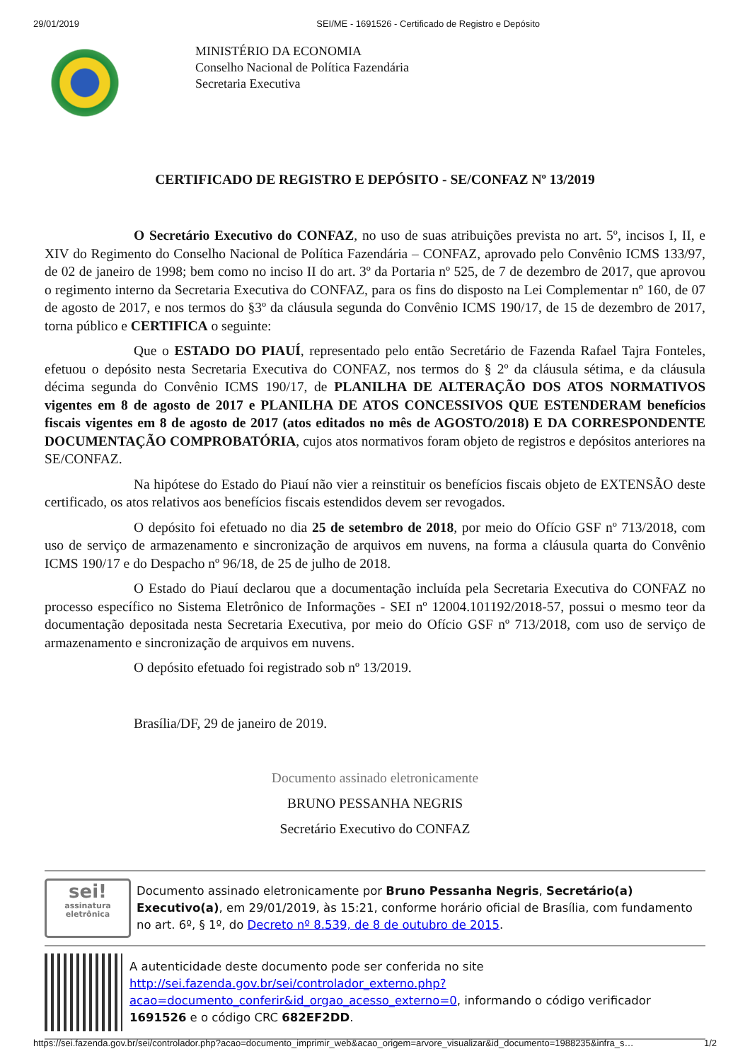29/01/2019 SEI/ME - 1691526 - Certificado de Registro e Depósito
MINISTÉRIO DA ECONOMIA
Conselho Nacional de Política Fazendária
Secretaria Executiva
CERTIFICADO DE REGISTRO E DEPÓSITO - SE/CONFAZ Nº 13/2019
O Secretário Executivo do CONFAZ, no uso de suas atribuições prevista no art. 5º, incisos I, II, e XIV do Regimento do Conselho Nacional de Política Fazendária – CONFAZ, aprovado pelo Convênio ICMS 133/97, de 02 de janeiro de 1998; bem como no inciso II do art. 3º da Portaria nº 525, de 7 de dezembro de 2017, que aprovou o regimento interno da Secretaria Executiva do CONFAZ, para os fins do disposto na Lei Complementar nº 160, de 07 de agosto de 2017, e nos termos do §3º da cláusula segunda do Convênio ICMS 190/17, de 15 de dezembro de 2017, torna público e CERTIFICA o seguinte:
Que o ESTADO DO PIAUÍ, representado pelo então Secretário de Fazenda Rafael Tajra Fonteles, efetuou o depósito nesta Secretaria Executiva do CONFAZ, nos termos do § 2º da cláusula sétima, e da cláusula décima segunda do Convênio ICMS 190/17, de PLANILHA DE ALTERAÇÃO DOS ATOS NORMATIVOS vigentes em 8 de agosto de 2017 e PLANILHA DE ATOS CONCESSIVOS QUE ESTENDERAM benefícios fiscais vigentes em 8 de agosto de 2017 (atos editados no mês de AGOSTO/2018) E DA CORRESPONDENTE DOCUMENTAÇÃO COMPROBATÓRIA, cujos atos normativos foram objeto de registros e depósitos anteriores na SE/CONFAZ.
Na hipótese do Estado do Piauí não vier a reinstituir os benefícios fiscais objeto de EXTENSÃO deste certificado, os atos relativos aos benefícios fiscais estendidos devem ser revogados.
O depósito foi efetuado no dia 25 de setembro de 2018, por meio do Ofício GSF nº 713/2018, com uso de serviço de armazenamento e sincronização de arquivos em nuvens, na forma a cláusula quarta do Convênio ICMS 190/17 e do Despacho nº 96/18, de 25 de julho de 2018.
O Estado do Piauí declarou que a documentação incluída pela Secretaria Executiva do CONFAZ no processo específico no Sistema Eletrônico de Informações - SEI nº 12004.101192/2018-57, possui o mesmo teor da documentação depositada nesta Secretaria Executiva, por meio do Ofício GSF nº 713/2018, com uso de serviço de armazenamento e sincronização de arquivos em nuvens.
O depósito efetuado foi registrado sob nº 13/2019.
Brasília/DF, 29 de janeiro de 2019.
Documento assinado eletronicamente
BRUNO PESSANHA NEGRIS
Secretário Executivo do CONFAZ
sei!
assinatura
eletrônica
Documento assinado eletronicamente por Bruno Pessanha Negris, Secretário(a) Executivo(a), em 29/01/2019, às 15:21, conforme horário oficial de Brasília, com fundamento no art. 6º, § 1º, do Decreto nº 8.539, de 8 de outubro de 2015.
A autenticidade deste documento pode ser conferida no site http://sei.fazenda.gov.br/sei/controlador_externo.php?acao=documento_conferir&id_orgao_acesso_externo=0, informando o código verificador 1691526 e o código CRC 682EF2DD.
https://sei.fazenda.gov.br/sei/controlador.php?acao=documento_imprimir_web&acao_origem=arvore_visualizar&id_documento=1988235&infra_s… 1/2